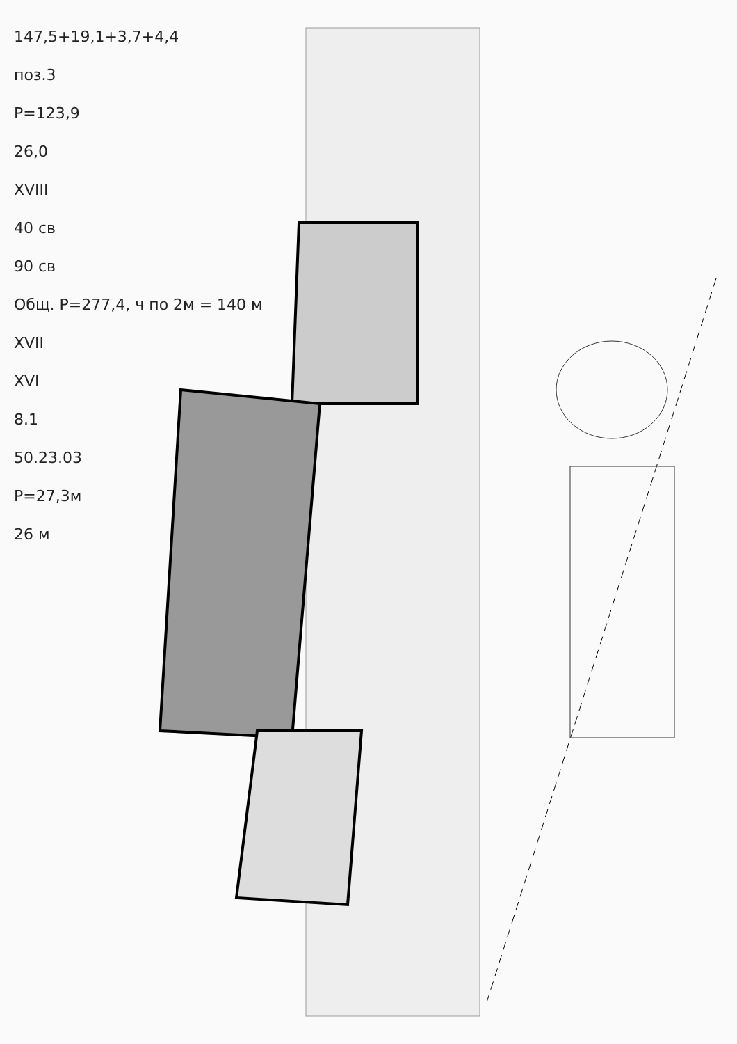147,5+19,1+3,7+4,4
поз.3
Р=123,9
26,0
XVIII
40 св
90 св
Общ. Р=277,4, ч по 2м = 140 м
XVII
XVI
8.1
50.23.03
Р=27,3м
26 м